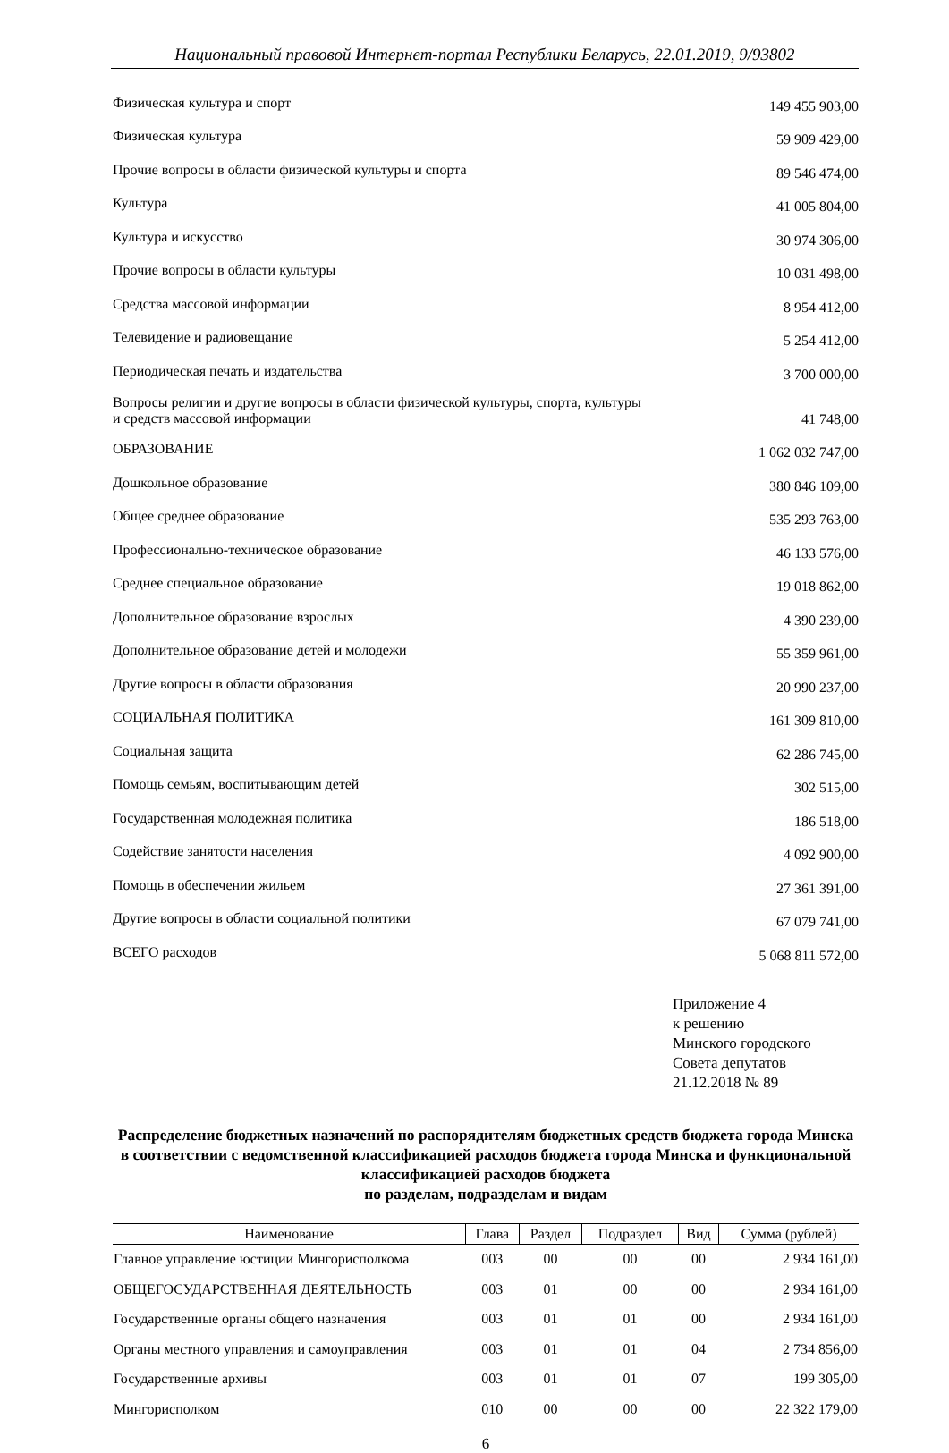Национальный правовой Интернет-портал Республики Беларусь, 22.01.2019, 9/93802
| Физическая культура и спорт | 149 455 903,00 |
| Физическая культура | 59 909 429,00 |
| Прочие вопросы в области физической культуры и спорта | 89 546 474,00 |
| Культура | 41 005 804,00 |
| Культура и искусство | 30 974 306,00 |
| Прочие вопросы в области культуры | 10 031 498,00 |
| Средства массовой информации | 8 954 412,00 |
| Телевидение и радиовещание | 5 254 412,00 |
| Периодическая печать и издательства | 3 700 000,00 |
| Вопросы религии и другие вопросы в области физической культуры, спорта, культуры и средств массовой информации | 41 748,00 |
| ОБРАЗОВАНИЕ | 1 062 032 747,00 |
| Дошкольное образование | 380 846 109,00 |
| Общее среднее образование | 535 293 763,00 |
| Профессионально-техническое образование | 46 133 576,00 |
| Среднее специальное образование | 19 018 862,00 |
| Дополнительное образование взрослых | 4 390 239,00 |
| Дополнительное образование детей и молодежи | 55 359 961,00 |
| Другие вопросы в области образования | 20 990 237,00 |
| СОЦИАЛЬНАЯ ПОЛИТИКА | 161 309 810,00 |
| Социальная защита | 62 286 745,00 |
| Помощь семьям, воспитывающим детей | 302 515,00 |
| Государственная молодежная политика | 186 518,00 |
| Содействие занятости населения | 4 092 900,00 |
| Помощь в обеспечении жильем | 27 361 391,00 |
| Другие вопросы в области социальной политики | 67 079 741,00 |
| ВСЕГО расходов | 5 068 811 572,00 |
Приложение 4
к решению
Минского городского
Совета депутатов
21.12.2018 № 89
Распределение бюджетных назначений по распорядителям бюджетных средств бюджета города Минска в соответствии с ведомственной классификацией расходов бюджета города Минска и функциональной классификацией расходов бюджета
по разделам, подразделам и видам
| Наименование | Глава | Раздел | Подраздел | Вид | Сумма (рублей) |
| --- | --- | --- | --- | --- | --- |
| Главное управление юстиции Мингорисполкома | 003 | 00 | 00 | 00 | 2 934 161,00 |
| ОБЩЕГОСУДАРСТВЕННАЯ ДЕЯТЕЛЬНОСТЬ | 003 | 01 | 00 | 00 | 2 934 161,00 |
| Государственные органы общего назначения | 003 | 01 | 01 | 00 | 2 934 161,00 |
| Органы местного управления и самоуправления | 003 | 01 | 01 | 04 | 2 734 856,00 |
| Государственные архивы | 003 | 01 | 01 | 07 | 199 305,00 |
| Мингорисполком | 010 | 00 | 00 | 00 | 22 322 179,00 |
6